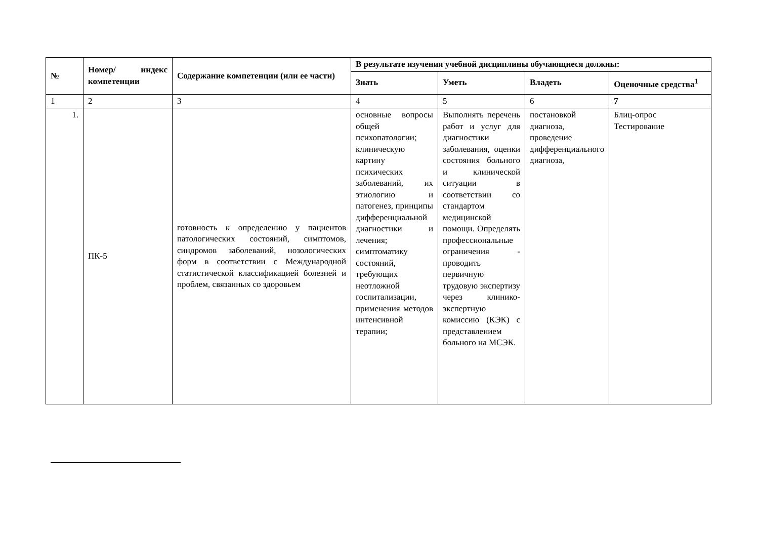| № | Номер/ индекс компетенции | Содержание компетенции (или ее части) | В результате изучения учебной дисциплины обучающиеся должны: | | | |
| --- | --- | --- | --- | --- | --- | --- |
| | | | Знать | Уметь | Владеть | Оценочные средства<sup>1</sup> |
| 1 | 2 | 3 | 4 | 5 | 6 | 7 |
| 1. | ПК-5 | готовность к определению у пациентов патологических состояний, симптомов, синдромов заболеваний, нозологических форм в соответствии с Международной статистической классификацией болезней и проблем, связанных со здоровьем | основные вопросы общей психопатологии; клиническую картину психических заболеваний, их этиологию и патогенез, принципы дифференциальной диагностики и лечения; симптоматику состояний, требующих неотложной госпитализации, применения методов интенсивной терапии; | Выполнять перечень работ и услуг для диагностики заболевания, оценки состояния больного и клинической ситуации в соответствии со стандартом медицинской помощи. Определять профессиональные ограничения - проводить первичную трудовую экспертизу через клинико-экспертную комиссию (КЭК) с представлением больного на МСЭК. | постановкой диагноза, проведение дифференциального диагноза, | Блиц-опрос Тестирование |